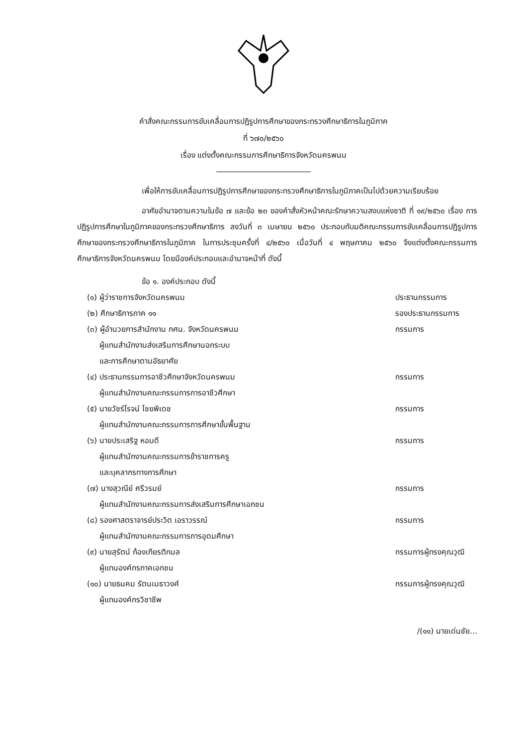คำสั่งคณะกรรมการขับเคลื่อนการปฏิรูปการศึกษาของกระทรวงศึกษาธิการในภูมิภาค
ที่ ๖๗๐/๒๕๖๐
เรื่อง แต่งตั้งคณะกรรมการศึกษาธิการจังหวัดนครพนม
เพื่อให้การขับเคลื่อนการปฏิรูปการศึกษาของกระทรวงศึกษาธิการในภูมิภาคเป็นไปด้วยความเรียบร้อย
อาศัยอำนาจตามความในข้อ ๗ และข้อ ๒๓ ของคำสั่งหัวหน้าคณะรักษาความสงบแห่งชาติ ที่ ๑๙/๒๕๖๐ เรื่อง การปฏิรูปการศึกษาในภูมิภาคของกระทรวงศึกษาธิการ ลงวันที่ ๓ เมษายน ๒๕๖๐ ประกอบกับมติคณะกรรมการขับเคลื่อนการปฏิรูปการศึกษาของกระทรวงศึกษาธิการในภูมิภาค ในการประชุมครั้งที่ ๔/๒๕๖๐ เมื่อวันที่ ๔ พฤษภาคม ๒๕๖๐ จึงแต่งตั้งคณะกรรมการศึกษาธิการจังหวัดนครพนม โดยมีองค์ประกอบและอำนาจหน้าที่ ดังนี้
ข้อ ๑. องค์ประกอบ ดังนี้
| (๑) ผู้ว่าราชการจังหวัดนครพนม | ประธานกรรมการ |
| (๒) ศึกษาธิการภาค ๑๑ | รองประธานกรรมการ |
| (๓) ผู้อำนวยการสำนักงาน กศน. จังหวัดนครพนม ผู้แทนสำนักงานส่งเสริมการศึกษานอกระบบ และการศึกษาตามอัธยาศัย | กรรมการ |
| (๔) ประธานกรรมการอาชีวศึกษาจังหวัดนครพนม ผู้แทนสำนักงานคณะกรรมการการอาชีวศึกษา | กรรมการ |
| (๕) นายวัชร์โรจน์ ไชยพิเดช ผู้แทนสำนักงานคณะกรรมการการศึกษาขั้นพื้นฐาน | กรรมการ |
| (๖) นายประเสริฐ หอมดี ผู้แทนสำนักงานคณะกรรมการข้าราชการครู และบุคลากรทางการศึกษา | กรรมการ |
| (๗) นางสุวณีย์ ศรีวรมย์ ผู้แทนสำนักงานคณะกรรมการส่งเสริมการศึกษาเอกชน | กรรมการ |
| (๘) รองศาสตราจารย์ประวิต เอราวรรณ์ ผู้แทนสำนักงานคณะกรรมการการอุดมศึกษา | กรรมการ |
| (๙) นายสุรัตน์ ก้องเกียรติกมล ผู้แทนองค์กรภาคเอกชน | กรรมการผู้ทรงคุณวุฒิ |
| (๑๐) นายธนคม รัตนเมธาวงศ์ ผู้แทนองค์กรวิชาชีพ | กรรมการผู้ทรงคุณวุฒิ |
/(๑๑) นายเด่นชัย...